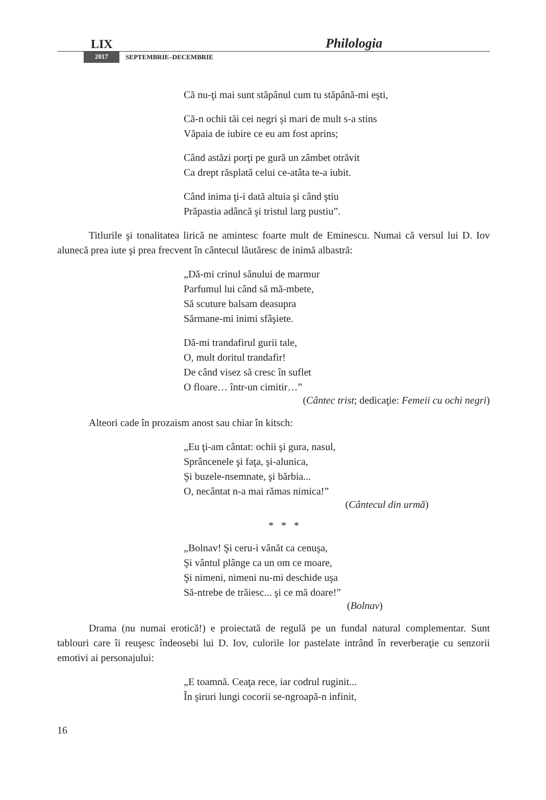LIX Philologia
2017 SEPTEMBRIE–DECEMBRIE
Că nu-ţi mai sunt stăpânul cum tu stăpână-mi eşti,
Că-n ochii tăi cei negri şi mari de mult s-a stins
Văpaia de iubire ce eu am fost aprins;
Când astăzi porţi pe gură un zâmbet otrăvit
Ca drept răsplată celui ce-atâta te-a iubit.
Când inima ţi-i dată altuia şi când ştiu
Prăpastia adâncă şi tristul larg pustiu”.
Titlurile şi tonalitatea lirică ne amintesc foarte mult de Eminescu. Numai că versul lui D. Iov alunecă prea iute şi prea frecvent în cântecul lăutăresc de inimă albastră:
„Dă-mi crinul sânului de marmur
Parfumul lui când să mă-mbete,
Să scuture balsam deasupra
Sărmane-mi inimi sfâşiete.
Dă-mi trandafirul gurii tale,
O, mult doritul trandafir!
De când visez să cresc în suflet
O floare… într-un cimitir…”
(Cântec trist; dedicaţie: Femeii cu ochi negri)
Alteori cade în prozaism anost sau chiar în kitsch:
„Eu ţi-am cântat: ochii şi gura, nasul,
Sprâncenele şi faţa, şi-alunica,
Şi buzele-nsemnate, şi bărbia...
O, necântat n-a mai rămas nimica!”
(Cântecul din urmă)
* * *
„Bolnav! Şi ceru-i vânăt ca cenuşa,
Şi vântul plânge ca un om ce moare,
Şi nimeni, nimeni nu-mi deschide uşa
Să-ntrebe de trăiesc... şi ce mă doare!”
(Bolnav)
Drama (nu numai erotică!) e proiectată de regulă pe un fundal natural complementar. Sunt tablouri care îi reuşesc îndeosebi lui D. Iov, culorile lor pastelate intrând în reverberaţie cu senzorii emotivi ai personajului:
„E toamnă. Ceaţa rece, iar codrul ruginit...
În şiruri lungi cocorii se-ngroapă-n infinit,
16